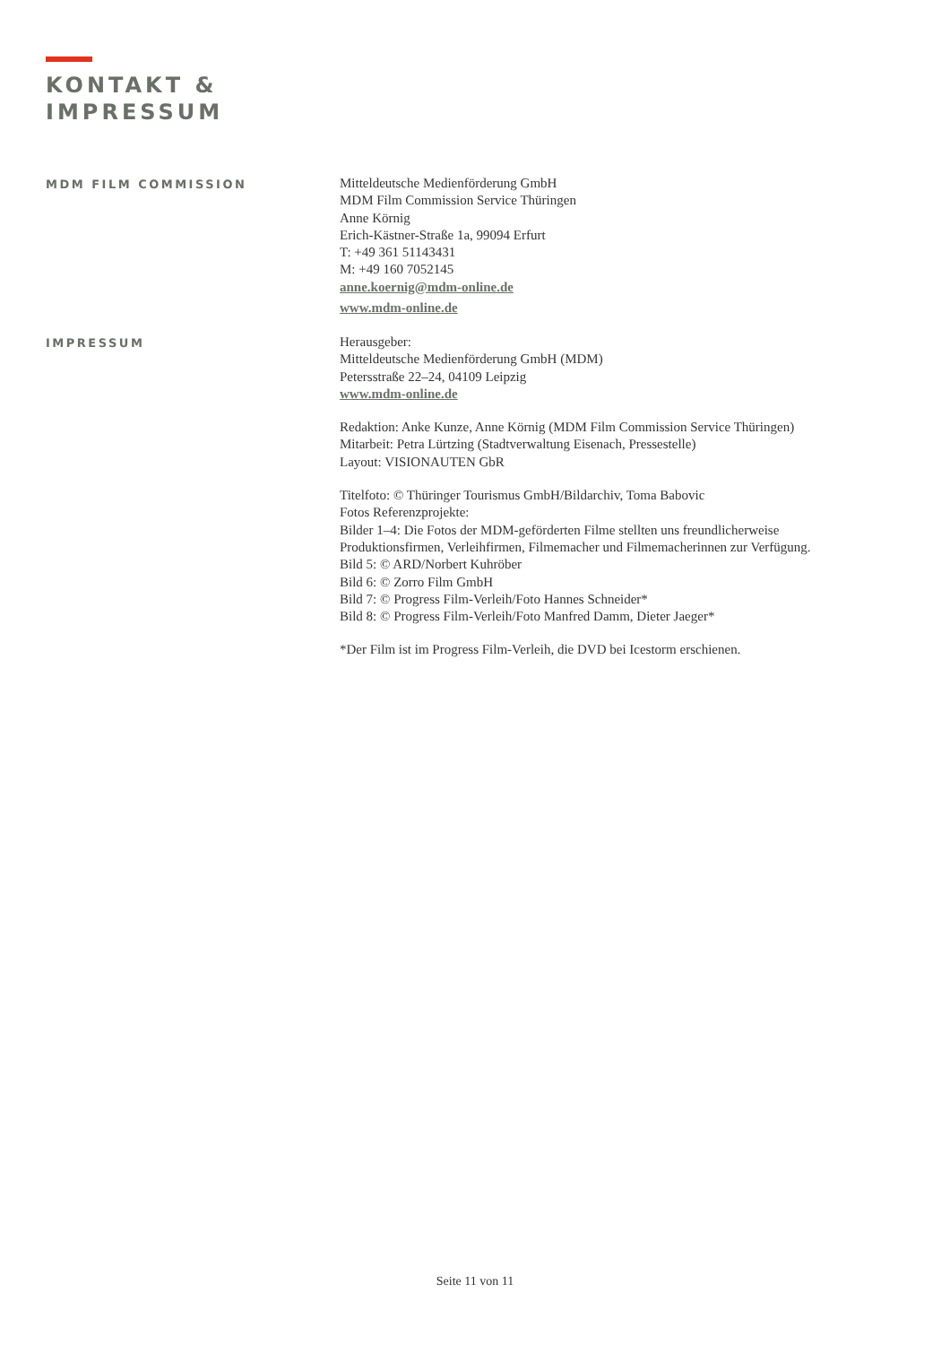KONTAKT &
IMPRESSUM
MDM FILM COMMISSION
Mitteldeutsche Medienförderung GmbH
MDM Film Commission Service Thüringen
Anne Körnig
Erich-Kästner-Straße 1a, 99094 Erfurt
T: +49 361 51143431
M: +49 160 7052145
anne.koernig@mdm-online.de
www.mdm-online.de
IMPRESSUM
Herausgeber:
Mitteldeutsche Medienförderung GmbH (MDM)
Petersstraße 22–24, 04109 Leipzig
www.mdm-online.de
Redaktion: Anke Kunze, Anne Körnig (MDM Film Commission Service Thüringen)
Mitarbeit: Petra Lürtzing (Stadtverwaltung Eisenach, Pressestelle)
Layout: VISIONAUTEN GbR
Titelfoto: © Thüringer Tourismus GmbH/Bildarchiv, Toma Babovic
Fotos Referenzprojekte:
Bilder 1–4: Die Fotos der MDM-geförderten Filme stellten uns freundlicherweise
Produktionsfirmen, Verleihfirmen, Filmemacher und Filmemacherinnen zur Verfügung.
Bild 5: © ARD/Norbert Kuhröber
Bild 6: © Zorro Film GmbH
Bild 7: © Progress Film-Verleih/Foto Hannes Schneider*
Bild 8: © Progress Film-Verleih/Foto Manfred Damm, Dieter Jaeger*
*Der Film ist im Progress Film-Verleih, die DVD bei Icestorm erschienen.
Seite 11 von 11